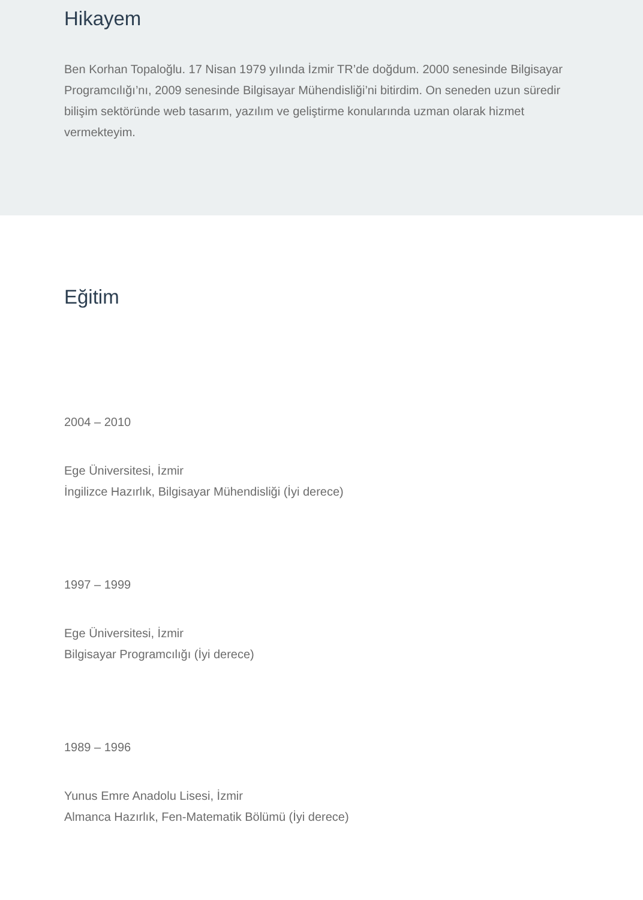Hikayem
Ben Korhan Topaloğlu. 17 Nisan 1979 yılında İzmir TR’de doğdum. 2000 senesinde Bilgisayar Programcılığı’nı, 2009 senesinde Bilgisayar Mühendisliği’ni bitirdim. On seneden uzun süredir bilişim sektöründe web tasarım, yazılım ve geliştirme konularında uzman olarak hizmet vermekteyim.
Eğitim
2004 – 2010
Ege Üniversitesi, İzmir
İngilizce Hazırlık, Bilgisayar Mühendisliği (İyi derece)
1997 – 1999
Ege Üniversitesi, İzmir
Bilgisayar Programcılığı (İyi derece)
1989 – 1996
Yunus Emre Anadolu Lisesi, İzmir
Almanca Hazırlık, Fen-Matematik Bölümü (İyi derece)